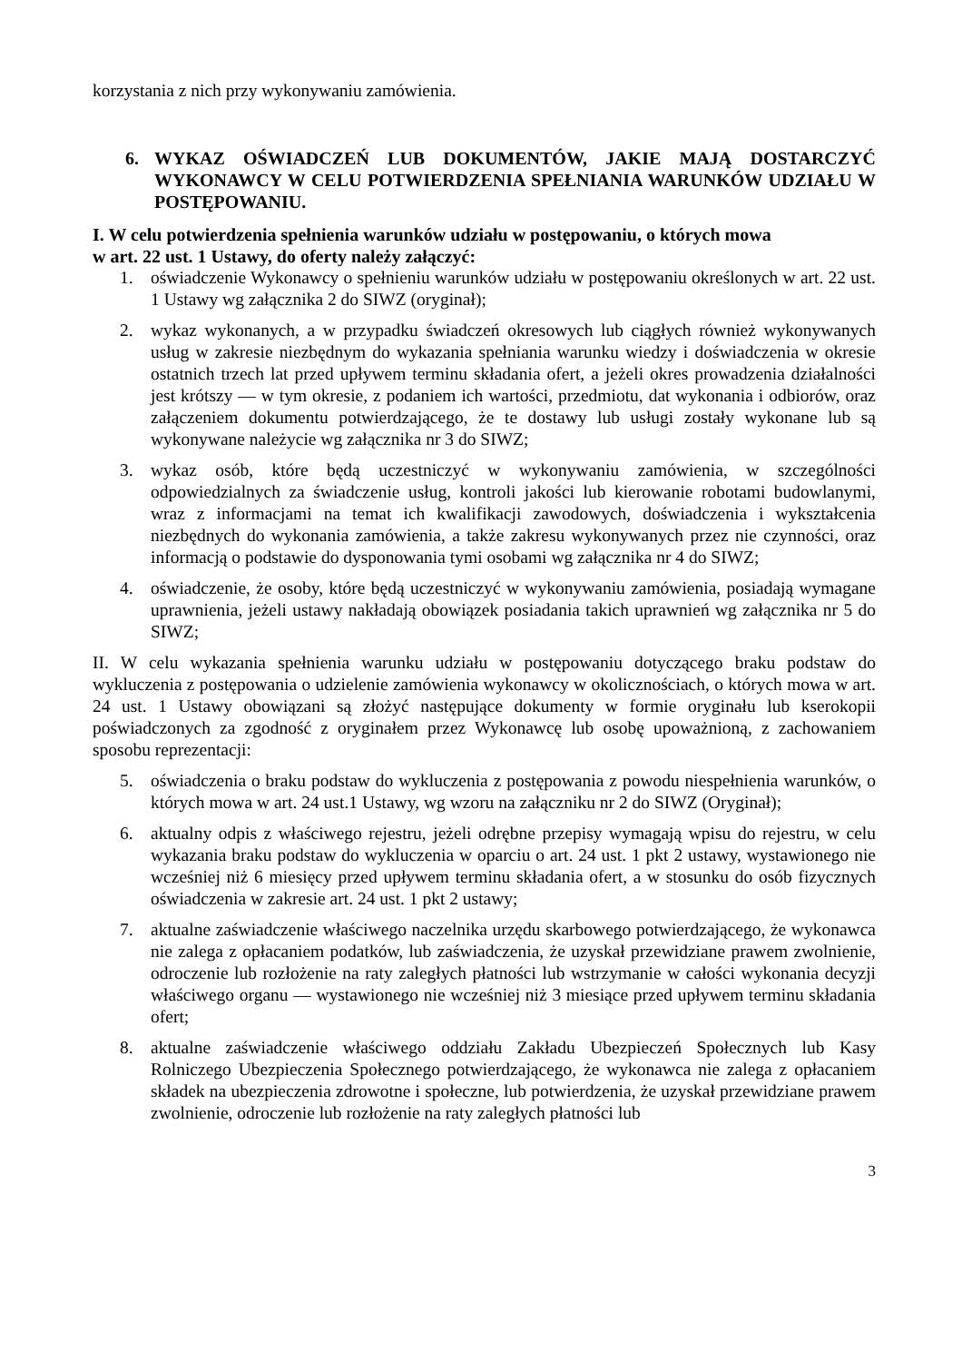korzystania z nich przy wykonywaniu zamówienia.
6. WYKAZ OŚWIADCZEŃ LUB DOKUMENTÓW, JAKIE MAJĄ DOSTARCZYĆ WYKONAWCY W CELU POTWIERDZENIA SPEŁNIANIA WARUNKÓW UDZIAŁU W POSTĘPOWANIU.
I. W celu potwierdzenia spełnienia warunków udziału w postępowaniu, o których mowa
w art. 22 ust. 1 Ustawy, do oferty należy załączyć:
1. oświadczenie Wykonawcy o spełnieniu warunków udziału w postępowaniu określonych w art. 22 ust. 1 Ustawy wg załącznika 2 do SIWZ (oryginał);
2. wykaz wykonanych, a w przypadku świadczeń okresowych lub ciągłych również wykonywanych usług w zakresie niezbędnym do wykazania spełniania warunku wiedzy i doświadczenia w okresie ostatnich trzech lat przed upływem terminu składania ofert, a jeżeli okres prowadzenia działalności jest krótszy — w tym okresie, z podaniem ich wartości, przedmiotu, dat wykonania i odbiorów, oraz załączeniem dokumentu potwierdzającego, że te dostawy lub usługi zostały wykonane lub są wykonywane należycie wg załącznika nr 3 do SIWZ;
3. wykaz osób, które będą uczestniczyć w wykonywaniu zamówienia, w szczególności odpowiedzialnych za świadczenie usług, kontroli jakości lub kierowanie robotami budowlanymi, wraz z informacjami na temat ich kwalifikacji zawodowych, doświadczenia i wykształcenia niezbędnych do wykonania zamówienia, a także zakresu wykonywanych przez nie czynności, oraz informacją o podstawie do dysponowania tymi osobami wg załącznika nr 4 do SIWZ;
4. oświadczenie, że osoby, które będą uczestniczyć w wykonywaniu zamówienia, posiadają wymagane uprawnienia, jeżeli ustawy nakładają obowiązek posiadania takich uprawnień wg załącznika nr 5 do SIWZ;
II. W celu wykazania spełnienia warunku udziału w postępowaniu dotyczącego braku podstaw do wykluczenia z postępowania o udzielenie zamówienia wykonawcy w okolicznościach, o których mowa w art. 24 ust. 1 Ustawy obowiązani są złożyć następujące dokumenty w formie oryginału lub kserokopii poświadczonych za zgodność z oryginałem przez Wykonawcę lub osobę upoważnioną, z zachowaniem sposobu reprezentacji:
5. oświadczenia o braku podstaw do wykluczenia z postępowania z powodu niespełnienia warunków, o których mowa w art. 24 ust.1 Ustawy, wg wzoru na załączniku nr 2 do SIWZ (Oryginał);
6. aktualny odpis z właściwego rejestru, jeżeli odrębne przepisy wymagają wpisu do rejestru, w celu wykazania braku podstaw do wykluczenia w oparciu o art. 24 ust. 1 pkt 2 ustawy, wystawionego nie wcześniej niż 6 miesięcy przed upływem terminu składania ofert, a w stosunku do osób fizycznych oświadczenia w zakresie art. 24 ust. 1 pkt 2 ustawy;
7. aktualne zaświadczenie właściwego naczelnika urzędu skarbowego potwierdzającego, że wykonawca nie zalega z opłacaniem podatków, lub zaświadczenia, że uzyskał przewidziane prawem zwolnienie, odroczenie lub rozłożenie na raty zaległych płatności lub wstrzymanie w całości wykonania decyzji właściwego organu — wystawionego nie wcześniej niż 3 miesiące przed upływem terminu składania ofert;
8. aktualne zaświadczenie właściwego oddziału Zakładu Ubezpieczeń Społecznych lub Kasy Rolniczego Ubezpieczenia Społecznego potwierdzającego, że wykonawca nie zalega z opłacaniem składek na ubezpieczenia zdrowotne i społeczne, lub potwierdzenia, że uzyskał przewidziane prawem zwolnienie, odroczenie lub rozłożenie na raty zaległych płatności lub
3